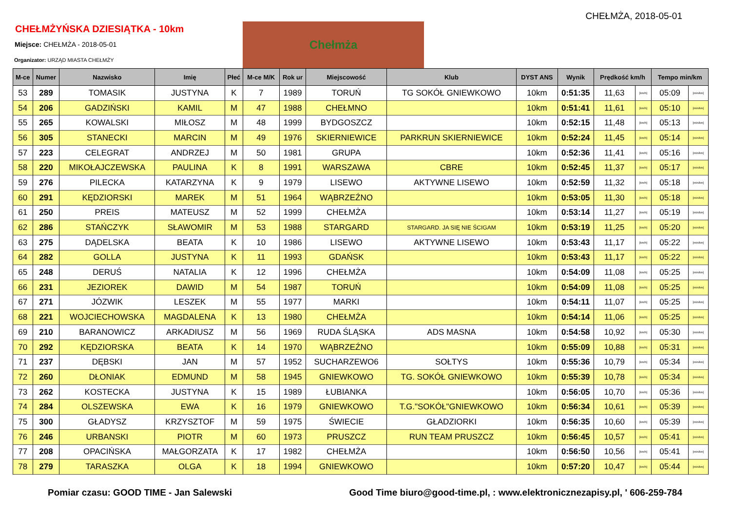CHEŁMŻA, 2018-05-01
CHEŁMŻYŃSKA DZIESIĄTKA - 10km
Miejsce: CHEŁMŻA - 2018-05-01
Organizator: URZĄD MIASTA CHEŁMŻY
Chełmża
| M-ce | Numer | Nazwisko | Imię | Płeć | M-ce M/K | Rok ur | Miejscowość | Klub | DYST ANS | Wynik | Prędkość km/h | | Tempo min/km | |
| --- | --- | --- | --- | --- | --- | --- | --- | --- | --- | --- | --- | --- | --- | --- |
| 53 | 289 | TOMASIK | JUSTYNA | K | 7 | 1989 | TORUŃ | TG SOKÓŁ GNIEWKOWO | 10km | 0:51:35 | 11,63 | [km/h] | 05:09 | [min/km] |
| 54 | 206 | GADZIŃSKI | KAMIL | M | 47 | 1988 | CHEŁMNO | | 10km | 0:51:41 | 11,61 | [km/h] | 05:10 | [min/km] |
| 55 | 265 | KOWALSKI | MIŁOSZ | M | 48 | 1999 | BYDGOSZCZ | | 10km | 0:52:15 | 11,48 | [km/h] | 05:13 | [min/km] |
| 56 | 305 | STANECKI | MARCIN | M | 49 | 1976 | SKIERNIEWICE | PARKRUN SKIERNIEWICE | 10km | 0:52:24 | 11,45 | [km/h] | 05:14 | [min/km] |
| 57 | 223 | CELEGRAT | ANDRZEJ | M | 50 | 1981 | GRUPA | | 10km | 0:52:36 | 11,41 | [km/h] | 05:16 | [min/km] |
| 58 | 220 | MIKOŁAJCZEWSKA | PAULINA | K | 8 | 1991 | WARSZAWA | CBRE | 10km | 0:52:45 | 11,37 | [km/h] | 05:17 | [min/km] |
| 59 | 276 | PILECKA | KATARZYNA | K | 9 | 1979 | LISEWO | AKTYWNE LISEWO | 10km | 0:52:59 | 11,32 | [km/h] | 05:18 | [min/km] |
| 60 | 291 | KĘDZIORSKI | MAREK | M | 51 | 1964 | WĄBRZEŹNO | | 10km | 0:53:05 | 11,30 | [km/h] | 05:18 | [min/km] |
| 61 | 250 | PREIS | MATEUSZ | M | 52 | 1999 | CHEŁMŻA | | 10km | 0:53:14 | 11,27 | [km/h] | 05:19 | [min/km] |
| 62 | 286 | STAŃCZYK | SŁAWOMIR | M | 53 | 1988 | STARGARD | STARGARD. JA SIĘ NIE ŚCIGAM | 10km | 0:53:19 | 11,25 | [km/h] | 05:20 | [min/km] |
| 63 | 275 | DĄDELSKA | BEATA | K | 10 | 1986 | LISEWO | AKTYWNE LISEWO | 10km | 0:53:43 | 11,17 | [km/h] | 05:22 | [min/km] |
| 64 | 282 | GOLLA | JUSTYNA | K | 11 | 1993 | GDAŃSK | | 10km | 0:53:43 | 11,17 | [km/h] | 05:22 | [min/km] |
| 65 | 248 | DERUŚ | NATALIA | K | 12 | 1996 | CHEŁMŻA | | 10km | 0:54:09 | 11,08 | [km/h] | 05:25 | [min/km] |
| 66 | 231 | JEZIOREK | DAWID | M | 54 | 1987 | TORUŃ | | 10km | 0:54:09 | 11,08 | [km/h] | 05:25 | [min/km] |
| 67 | 271 | JÓZWIK | LESZEK | M | 55 | 1977 | MARKI | | 10km | 0:54:11 | 11,07 | [km/h] | 05:25 | [min/km] |
| 68 | 221 | WOJCIECHOWSKA | MAGDALENA | K | 13 | 1980 | CHEŁMŻA | | 10km | 0:54:14 | 11,06 | [km/h] | 05:25 | [min/km] |
| 69 | 210 | BARANOWICZ | ARKADIUSZ | M | 56 | 1969 | RUDA ŚLĄSKA | ADS MASNA | 10km | 0:54:58 | 10,92 | [km/h] | 05:30 | [min/km] |
| 70 | 292 | KĘDZIORSKA | BEATA | K | 14 | 1970 | WĄBRZEŹNO | | 10km | 0:55:09 | 10,88 | [km/h] | 05:31 | [min/km] |
| 71 | 237 | DĘBSKI | JAN | M | 57 | 1952 | SUCHARZEWO6 | SOŁTYS | 10km | 0:55:36 | 10,79 | [km/h] | 05:34 | [min/km] |
| 72 | 260 | DŁONIAK | EDMUND | M | 58 | 1945 | GNIEWKOWO | TG. SOKÓŁ GNIEWKOWO | 10km | 0:55:39 | 10,78 | [km/h] | 05:34 | [min/km] |
| 73 | 262 | KOSTECKA | JUSTYNA | K | 15 | 1989 | ŁUBIANKA | | 10km | 0:56:05 | 10,70 | [km/h] | 05:36 | [min/km] |
| 74 | 284 | OLSZEWSKA | EWA | K | 16 | 1979 | GNIEWKOWO | T.G."SOKÓŁ"GNIEWKOWO | 10km | 0:56:34 | 10,61 | [km/h] | 05:39 | [min/km] |
| 75 | 300 | GŁADYSZ | KRZYSZTOF | M | 59 | 1975 | ŚWIECIE | GŁADZIORKI | 10km | 0:56:35 | 10,60 | [km/h] | 05:39 | [min/km] |
| 76 | 246 | URBANSKI | PIOTR | M | 60 | 1973 | PRUSZCZ | RUN TEAM PRUSZCZ | 10km | 0:56:45 | 10,57 | [km/h] | 05:41 | [min/km] |
| 77 | 208 | OPACIŃSKA | MAŁGORZATA | K | 17 | 1982 | CHEŁMŻA | | 10km | 0:56:50 | 10,56 | [km/h] | 05:41 | [min/km] |
| 78 | 279 | TARASZKA | OLGA | K | 18 | 1994 | GNIEWKOWO | | 10km | 0:57:20 | 10,47 | [km/h] | 05:44 | [min/km] |
Pomiar czasu: GOOD TIME - Jan Salewski Good Time biuro@good-time.pl, : www.elektronicznezapisy.pl, ' 606-259-784